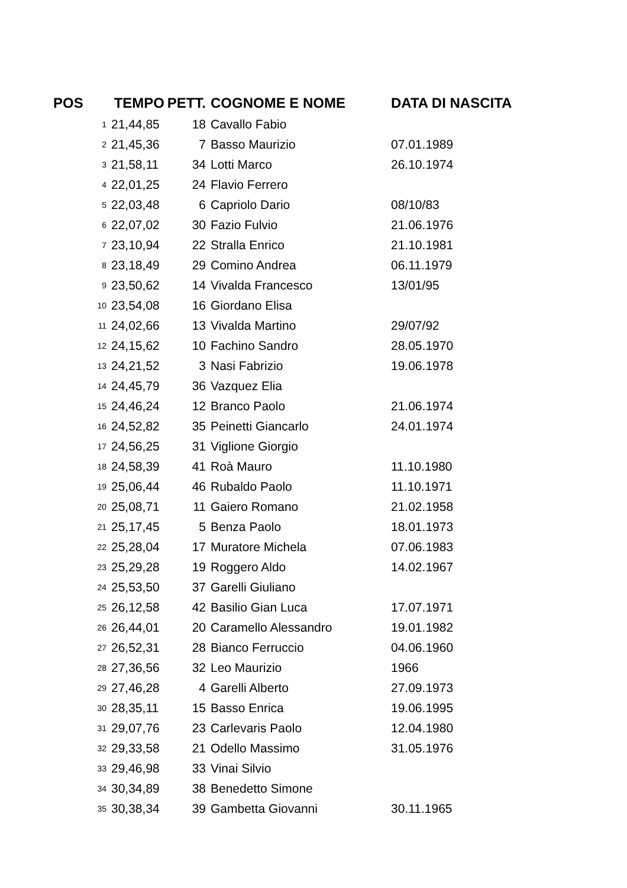| POS | TEMPO | PETT. | COGNOME E NOME | DATA DI NASCITA |
| --- | --- | --- | --- | --- |
| 1 | 21,44,85 | 18 | Cavallo Fabio | |
| 2 | 21,45,36 | 7 | Basso Maurizio | 07.01.1989 |
| 3 | 21,58,11 | 34 | Lotti Marco | 26.10.1974 |
| 4 | 22,01,25 | 24 | Flavio Ferrero | |
| 5 | 22,03,48 | 6 | Capriolo Dario | 08/10/83 |
| 6 | 22,07,02 | 30 | Fazio Fulvio | 21.06.1976 |
| 7 | 23,10,94 | 22 | Stralla Enrico | 21.10.1981 |
| 8 | 23,18,49 | 29 | Comino Andrea | 06.11.1979 |
| 9 | 23,50,62 | 14 | Vivalda Francesco | 13/01/95 |
| 10 | 23,54,08 | 16 | Giordano Elisa | |
| 11 | 24,02,66 | 13 | Vivalda Martino | 29/07/92 |
| 12 | 24,15,62 | 10 | Fachino Sandro | 28.05.1970 |
| 13 | 24,21,52 | 3 | Nasi Fabrizio | 19.06.1978 |
| 14 | 24,45,79 | 36 | Vazquez Elia | |
| 15 | 24,46,24 | 12 | Branco Paolo | 21.06.1974 |
| 16 | 24,52,82 | 35 | Peinetti Giancarlo | 24.01.1974 |
| 17 | 24,56,25 | 31 | Viglione Giorgio | |
| 18 | 24,58,39 | 41 | Roà Mauro | 11.10.1980 |
| 19 | 25,06,44 | 46 | Rubaldo Paolo | 11.10.1971 |
| 20 | 25,08,71 | 11 | Gaiero Romano | 21.02.1958 |
| 21 | 25,17,45 | 5 | Benza Paolo | 18.01.1973 |
| 22 | 25,28,04 | 17 | Muratore Michela | 07.06.1983 |
| 23 | 25,29,28 | 19 | Roggero Aldo | 14.02.1967 |
| 24 | 25,53,50 | 37 | Garelli Giuliano | |
| 25 | 26,12,58 | 42 | Basilio Gian Luca | 17.07.1971 |
| 26 | 26,44,01 | 20 | Caramello Alessandro | 19.01.1982 |
| 27 | 26,52,31 | 28 | Bianco Ferruccio | 04.06.1960 |
| 28 | 27,36,56 | 32 | Leo Maurizio | 1966 |
| 29 | 27,46,28 | 4 | Garelli Alberto | 27.09.1973 |
| 30 | 28,35,11 | 15 | Basso Enrica | 19.06.1995 |
| 31 | 29,07,76 | 23 | Carlevaris Paolo | 12.04.1980 |
| 32 | 29,33,58 | 21 | Odello Massimo | 31.05.1976 |
| 33 | 29,46,98 | 33 | Vinai Silvio | |
| 34 | 30,34,89 | 38 | Benedetto Simone | |
| 35 | 30,38,34 | 39 | Gambetta Giovanni | 30.11.1965 |